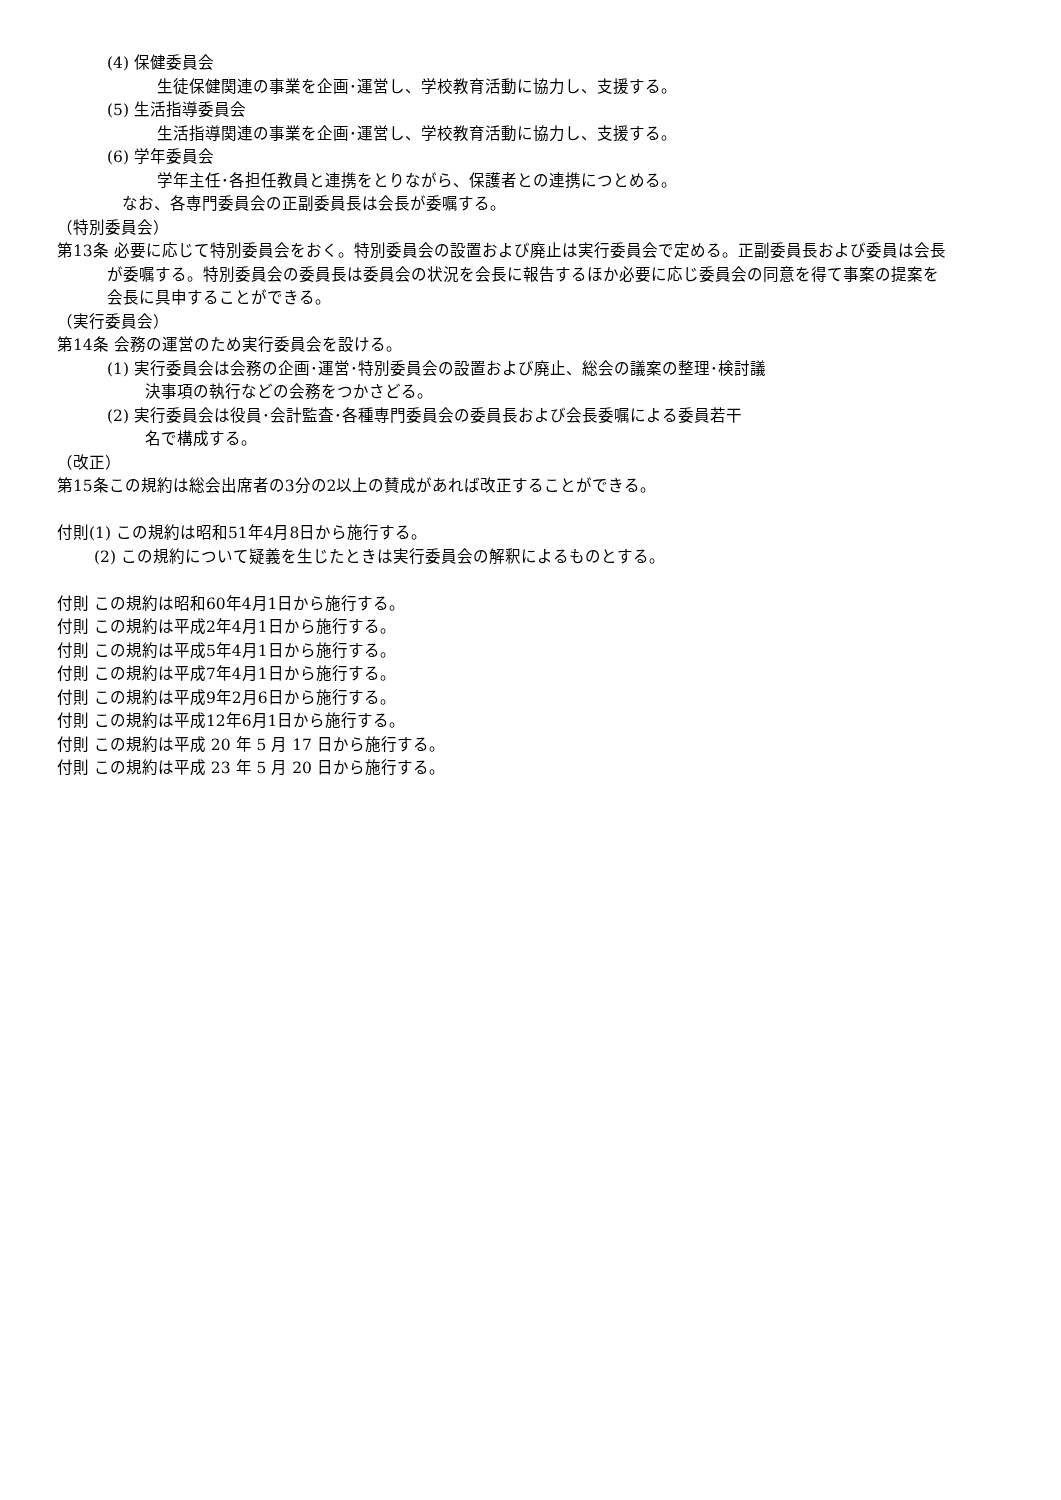(4) 保健委員会
生徒保健関連の事業を企画･運営し、学校教育活動に協力し、支援する。
(5) 生活指導委員会
生活指導関連の事業を企画･運営し、学校教育活動に協力し、支援する。
(6) 学年委員会
学年主任･各担任教員と連携をとりながら、保護者との連携につとめる。
なお、各専門委員会の正副委員長は会長が委嘱する。
（特別委員会）
第13条 必要に応じて特別委員会をおく。特別委員会の設置および廃止は実行委員会で定める。正副委員長および委員は会長が委嘱する。特別委員会の委員長は委員会の状況を会長に報告するほか必要に応じ委員会の同意を得て事案の提案を会長に具申することができる。
（実行委員会）
第14条 会務の運営のため実行委員会を設ける。
(1) 実行委員会は会務の企画･運営･特別委員会の設置および廃止、総会の議案の整理･検討議
決事項の執行などの会務をつかさどる。
(2) 実行委員会は役員･会計監査･各種専門委員会の委員長および会長委嘱による委員若干
名で構成する。
（改正）
第15条この規約は総会出席者の3分の2以上の賛成があれば改正することができる。
付則(1) この規約は昭和51年4月8日から施行する。
(2) この規約について疑義を生じたときは実行委員会の解釈によるものとする。
付則 この規約は昭和60年4月1日から施行する。
付則 この規約は平成2年4月1日から施行する。
付則 この規約は平成5年4月1日から施行する。
付則 この規約は平成7年4月1日から施行する。
付則 この規約は平成9年2月6日から施行する。
付則 この規約は平成12年6月1日から施行する。
付則 この規約は平成 20 年 5 月 17 日から施行する。
付則 この規約は平成 23 年 5 月 20 日から施行する。